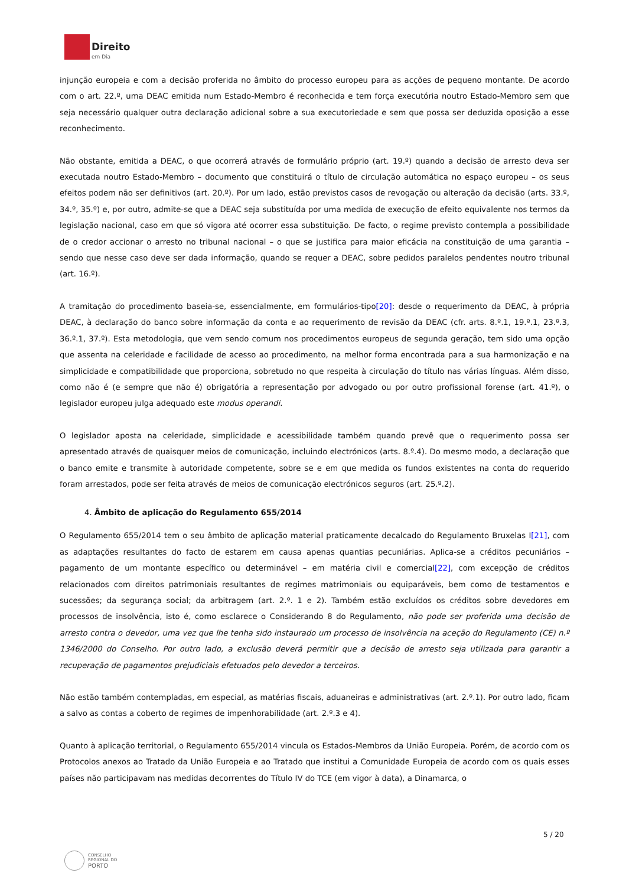Direito
em Dia
injunção europeia e com a decisão proferida no âmbito do processo europeu para as acções de pequeno montante. De acordo com o art. 22.º, uma DEAC emitida num Estado-Membro é reconhecida e tem força executória noutro Estado-Membro sem que seja necessário qualquer outra declaração adicional sobre a sua executoriedade e sem que possa ser deduzida oposição a esse reconhecimento.
Não obstante, emitida a DEAC, o que ocorrerá através de formulário próprio (art. 19.º) quando a decisão de arresto deva ser executada noutro Estado-Membro – documento que constituirá o título de circulação automática no espaço europeu – os seus efeitos podem não ser definitivos (art. 20.º). Por um lado, estão previstos casos de revogação ou alteração da decisão (arts. 33.º, 34.º, 35.º) e, por outro, admite-se que a DEAC seja substituída por uma medida de execução de efeito equivalente nos termos da legislação nacional, caso em que só vigora até ocorrer essa substituição. De facto, o regime previsto contempla a possibilidade de o credor accionar o arresto no tribunal nacional – o que se justifica para maior eficácia na constituição de uma garantia – sendo que nesse caso deve ser dada informação, quando se requer a DEAC, sobre pedidos paralelos pendentes noutro tribunal (art. 16.º).
A tramitação do procedimento baseia-se, essencialmente, em formulários-tipo[20]: desde o requerimento da DEAC, à própria DEAC, à declaração do banco sobre informação da conta e ao requerimento de revisão da DEAC (cfr. arts. 8.º.1, 19.º.1, 23.º.3, 36.º.1, 37.º). Esta metodologia, que vem sendo comum nos procedimentos europeus de segunda geração, tem sido uma opção que assenta na celeridade e facilidade de acesso ao procedimento, na melhor forma encontrada para a sua harmonização e na simplicidade e compatibilidade que proporciona, sobretudo no que respeita à circulação do título nas várias línguas. Além disso, como não é (e sempre que não é) obrigatória a representação por advogado ou por outro profissional forense (art. 41.º), o legislador europeu julga adequado este modus operandi.
O legislador aposta na celeridade, simplicidade e acessibilidade também quando prevê que o requerimento possa ser apresentado através de quaisquer meios de comunicação, incluindo electrónicos (arts. 8.º.4). Do mesmo modo, a declaração que o banco emite e transmite à autoridade competente, sobre se e em que medida os fundos existentes na conta do requerido foram arrestados, pode ser feita através de meios de comunicação electrónicos seguros (art. 25.º.2).
4. Âmbito de aplicação do Regulamento 655/2014
O Regulamento 655/2014 tem o seu âmbito de aplicação material praticamente decalcado do Regulamento Bruxelas I[21], com as adaptações resultantes do facto de estarem em causa apenas quantias pecuniárias. Aplica-se a créditos pecuniários – pagamento de um montante específico ou determinável – em matéria civil e comercial[22], com excepção de créditos relacionados com direitos patrimoniais resultantes de regimes matrimoniais ou equiparáveis, bem como de testamentos e sucessões; da segurança social; da arbitragem (art. 2.º. 1 e 2). Também estão excluídos os créditos sobre devedores em processos de insolvência, isto é, como esclarece o Considerando 8 do Regulamento, não pode ser proferida uma decisão de arresto contra o devedor, uma vez que lhe tenha sido instaurado um processo de insolvência na aceção do Regulamento (CE) n.º 1346/2000 do Conselho. Por outro lado, a exclusão deverá permitir que a decisão de arresto seja utilizada para garantir a recuperação de pagamentos prejudiciais efetuados pelo devedor a terceiros.
Não estão também contempladas, em especial, as matérias fiscais, aduaneiras e administrativas (art. 2.º.1). Por outro lado, ficam a salvo as contas a coberto de regimes de impenhorabilidade (art. 2.º.3 e 4).
Quanto à aplicação territorial, o Regulamento 655/2014 vincula os Estados-Membros da União Europeia. Porém, de acordo com os Protocolos anexos ao Tratado da União Europeia e ao Tratado que institui a Comunidade Europeia de acordo com os quais esses países não participavam nas medidas decorrentes do Título IV do TCE (em vigor à data), a Dinamarca, o
5 / 20
CONSELHO
REGIONAL DO
PORTO